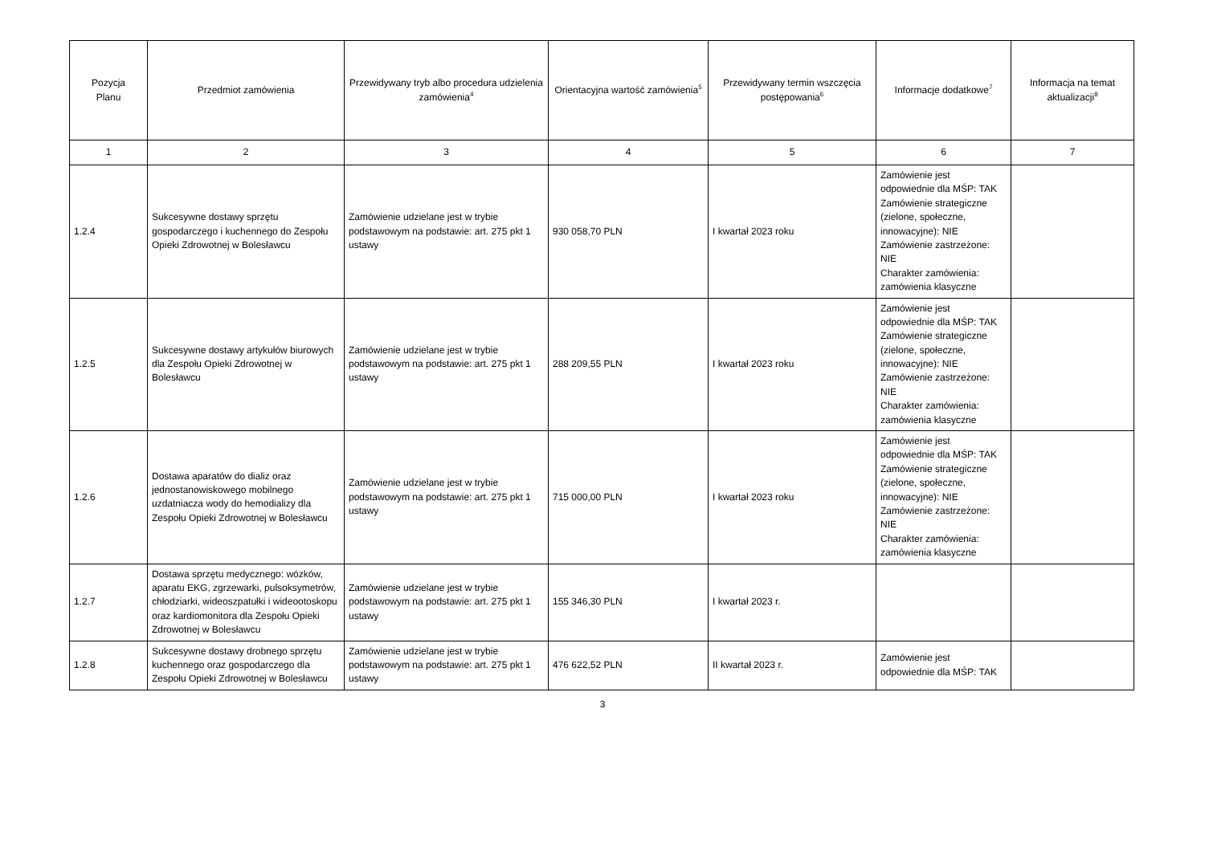| Pozycja Planu | Przedmiot zamówienia | Przewidywany tryb albo procedura udzielenia zamówienia<sup>4</sup> | Orientacyjna wartość zamówienia<sup>5</sup> | Przewidywany termin wszczęcia postępowania<sup>6</sup> | Informacje dodatkowe<sup>7</sup> | Informacja na temat aktualizacji<sup>8</sup> |
| --- | --- | --- | --- | --- | --- | --- |
| 1 | 2 | 3 | 4 | 5 | 6 | 7 |
| 1.2.4 | Sukcesywne dostawy sprzętu gospodarczego i kuchennego do Zespołu Opieki Zdrowotnej w Bolesławcu | Zamówienie udzielane jest w trybie podstawowym na podstawie: art. 275 pkt 1 ustawy | 930 058,70 PLN | I kwartał 2023 roku | Zamówienie jest odpowiednie dla MŚP: TAK Zamówienie strategiczne (zielone, społeczne, innowacyjne): NIE Zamówienie zastrzeżone: NIE Charakter zamówienia: zamówienia klasyczne | |
| 1.2.5 | Sukcesywne dostawy artykułów biurowych dla Zespołu Opieki Zdrowotnej w Bolesławcu | Zamówienie udzielane jest w trybie podstawowym na podstawie: art. 275 pkt 1 ustawy | 288 209,55 PLN | I kwartał 2023 roku | Zamówienie jest odpowiednie dla MŚP: TAK Zamówienie strategiczne (zielone, społeczne, innowacyjne): NIE Zamówienie zastrzeżone: NIE Charakter zamówienia: zamówienia klasyczne | |
| 1.2.6 | Dostawa aparatów do dializ oraz jednostanowiskowego mobilnego uzdatniacza wody do hemodializy dla Zespołu Opieki Zdrowotnej w Bolesławcu | Zamówienie udzielane jest w trybie podstawowym na podstawie: art. 275 pkt 1 ustawy | 715 000,00 PLN | I kwartał 2023 roku | Zamówienie jest odpowiednie dla MŚP: TAK Zamówienie strategiczne (zielone, społeczne, innowacyjne): NIE Zamówienie zastrzeżone: NIE Charakter zamówienia: zamówienia klasyczne | |
| 1.2.7 | Dostawa sprzętu medycznego: wózków, aparatu EKG, zgrzewarki, pulsoksymetrów, chłodziarki, wideoszpatułki i wideootoskopu oraz kardiomonitora dla Zespołu Opieki Zdrowotnej w Bolesławcu | Zamówienie udzielane jest w trybie podstawowym na podstawie: art. 275 pkt 1 ustawy | 155 346,30 PLN | I kwartał 2023 r. | | |
| 1.2.8 | Sukcesywne dostawy drobnego sprzętu kuchennego oraz gospodarczego dla Zespołu Opieki Zdrowotnej w Bolesławcu | Zamówienie udzielane jest w trybie podstawowym na podstawie: art. 275 pkt 1 ustawy | 476 622,52 PLN | II kwartał 2023 r. | Zamówienie jest odpowiednie dla MŚP: TAK | |
3